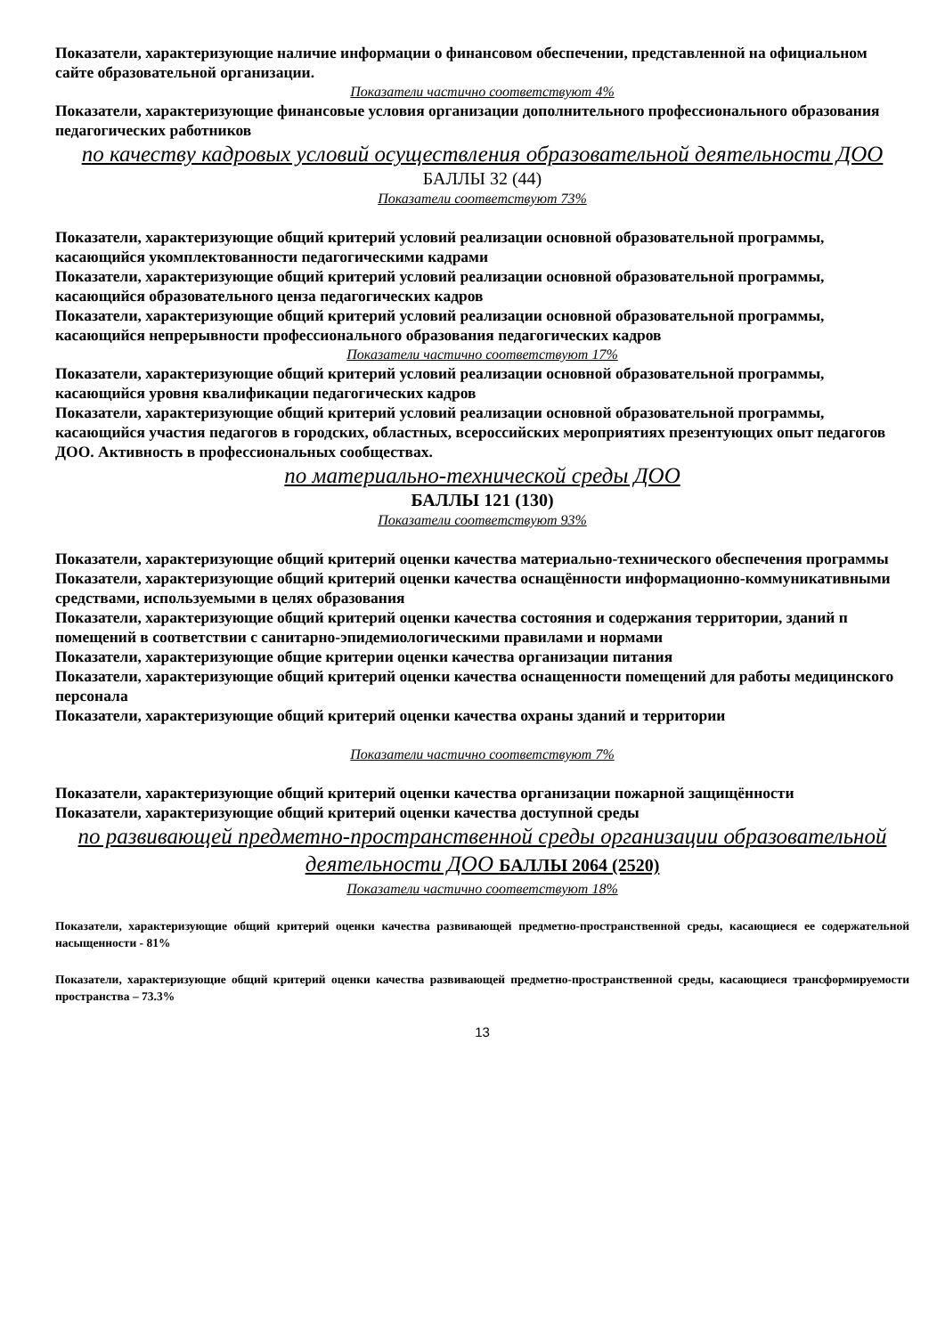Показатели, характеризующие наличие информации о финансовом обеспечении, представленной на официальном сайте образовательной организации.
Показатели частично соответствуют 4%
Показатели, характеризующие финансовые условия организации дополнительного профессионального образования педагогических работников
по качеству кадровых условий осуществления образовательной деятельности ДОО
БАЛЛЫ 32 (44)
Показатели соответствуют 73%
Показатели, характеризующие общий критерий условий реализации основной образовательной программы, касающийся укомплектованности педагогическими кадрами
Показатели, характеризующие общий критерий условий реализации основной образовательной программы, касающийся образовательного ценза педагогических кадров
Показатели, характеризующие общий критерий условий реализации основной образовательной программы, касающийся непрерывности профессионального образования педагогических кадров
Показатели частично соответствуют 17%
Показатели, характеризующие общий критерий условий реализации основной образовательной программы, касающийся уровня квалификации педагогических кадров
Показатели, характеризующие общий критерий условий реализации основной образовательной программы, касающийся участия педагогов в городских, областных, всероссийских мероприятиях презентующих опыт педагогов ДОО. Активность в профессиональных сообществах.
по материально-технической среды ДОО
БАЛЛЫ 121 (130)
Показатели соответствуют 93%
Показатели, характеризующие общий критерий оценки качества материально-технического обеспечения программы
Показатели, характеризующие общий критерий оценки качества оснащённости информационно-коммуникативными средствами, используемыми в целях образования
Показатели, характеризующие общий критерий оценки качества состояния и содержания территории, зданий п помещений в соответствии с санитарно-эпидемиологическими правилами и нормами
Показатели, характеризующие общие критерии оценки качества организации питания
Показатели, характеризующие общий критерий оценки качества оснащенности помещений для работы медицинского персонала
Показатели, характеризующие общий критерий оценки качества охраны зданий и территории
Показатели частично соответствуют 7%
Показатели, характеризующие общий критерий оценки качества организации пожарной защищённости
Показатели, характеризующие общий критерий оценки качества доступной среды
по развивающей предметно-пространственной среды организации образовательной деятельности ДОО БАЛЛЫ 2064 (2520)
Показатели частично соответствуют 18%
Показатели, характеризующие общий критерий оценки качества развивающей предметно-пространственной среды, касающиеся ее содержательной насыщенности - 81%
Показатели, характеризующие общий критерий оценки качества развивающей предметно-пространственной среды, касающиеся трансформируемости пространства – 73.3%
13